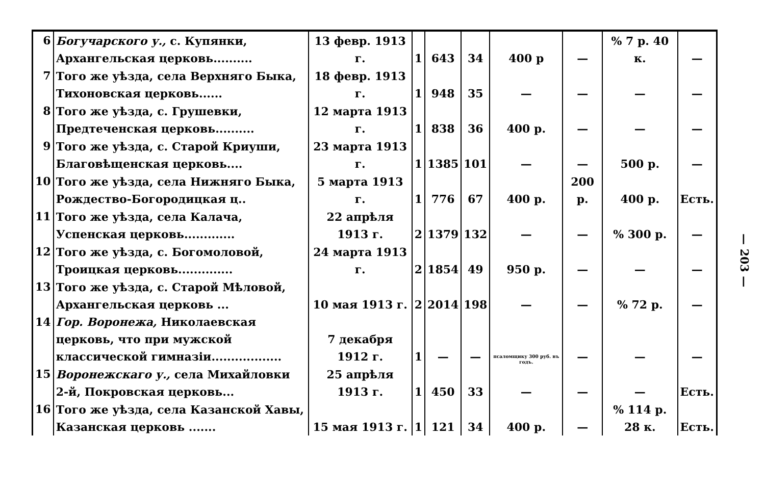| 6 | Богучарского у., с. Купянки, Архангельская церковь.......... | 13 февр. 1913 г. | 1 | 643 | 34 | 400 р | — | % 7 р. 40 к. | — |
| 7 | Того же уѣзда, села Верхняго Быка, Тихоновская церковь...... | 18 февр. 1913 г. | 1 | 948 | 35 | — | — | — | — |
| 8 | Того же уѣзда, с. Грушевки, Предтеченская церковь.......... | 12 марта 1913 г. | 1 | 838 | 36 | 400 р. | — | — | — |
| 9 | Того же уѣзда, с. Старой Криуши, Благовѣщенская церковь.... | 23 марта 1913 г. | 1 | 1385 | 101 | — | — | 500 р. | — |
| 10 | Того же уѣзда, села Нижняго Быка, Рождество-Богородицкая ц.. | 5 марта 1913 г. | 1 | 776 | 67 | 400 р. | 200 р. | 400 р. | Есть. |
| 11 | Того же уѣзда, села Калача, Успенская церковь............. | 22 апрѣля 1913 г. | 2 | 1379 | 132 | — | — | % 300 р. | — |
| 12 | Того же уѣзда, с. Богомоловой, Троицкая церковь.............. | 24 марта 1913 г. | 2 | 1854 | 49 | 950 р. | — | — | — |
| 13 | Того же уѣзда, с. Старой Мѣловой, Архангельская церковь ... | 10 мая 1913 г. | 2 | 2014 | 198 | — | — | % 72 р. | — |
| 14 | Гор. Воронежа, Николаевская церковь, что при мужской классической гимназіи.................. | 7 декабря 1912 г. | 1 | — | — | псаломщику 300 руб. въ годъ. | — | — | — |
| 15 | Воронежскаго у., села Михайловки 2-й, Покровская церковь... | 25 апрѣля 1913 г. | 1 | 450 | 33 | — | — | — | Есть. |
| 16 | Того же уѣзда, села Казанской Хавы, Казанская церковь ....... | 15 мая 1913 г. | 1 | 121 | 34 | 400 р. | — | % 114 р. 28 к. | Есть. |
— 203 —